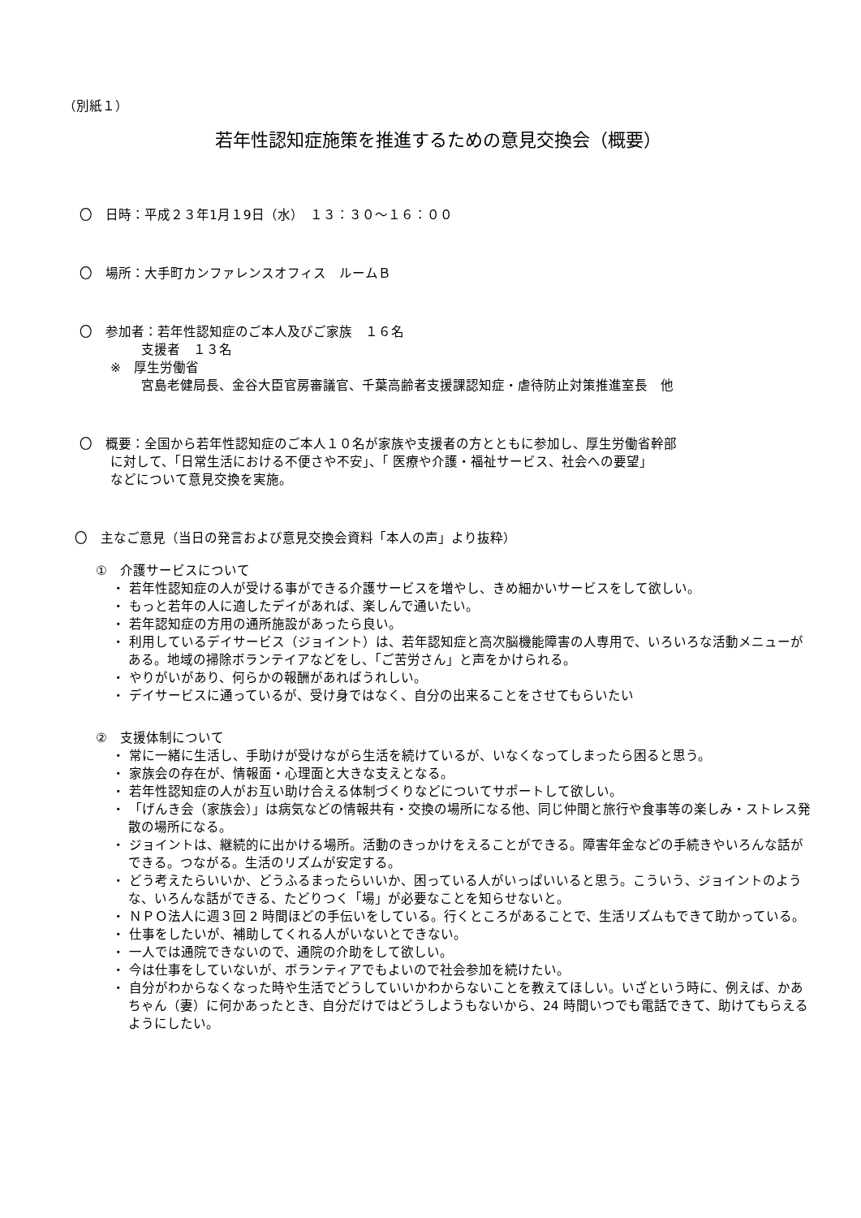（別紙１）
若年性認知症施策を推進するための意見交換会（概要）
〇　日時：平成２３年1月１9日（水）　１３：３０～１６：００
〇　場所：大手町カンファレンスオフィス　ルームＢ
〇　参加者：若年性認知症のご本人及びご家族　１６名
支援者　１３名
※　厚生労働省
宮島老健局長、金谷大臣官房審議官、千葉高齢者支援課認知症・虐待防止対策推進室長　他
〇　概要：全国から若年性認知症のご本人１０名が家族や支援者の方とともに参加し、厚生労働省幹部
に対して、「日常生活における不便さや不安」、「 医療や介護・福祉サービス、社会への要望」
などについて意見交換を実施。
〇　主なご意見（当日の発言および意見交換会資料「本人の声」より抜粋）
①　介護サービスについて
・ 若年性認知症の人が受ける事ができる介護サービスを増やし、きめ細かいサービスをして欲しい。
・ もっと若年の人に適したデイがあれば、楽しんで通いたい。
・ 若年認知症の方用の通所施設があったら良い。
・ 利用しているデイサービス（ジョイント）は、若年認知症と高次脳機能障害の人専用で、いろいろな活動メニューがある。地域の掃除ボランテイアなどをし、「ご苦労さん」と声をかけられる。
・ やりがいがあり、何らかの報酬があればうれしい。
・ デイサービスに通っているが、受け身ではなく、自分の出来ることをさせてもらいたい
②　支援体制について
・ 常に一緒に生活し、手助けが受けながら生活を続けているが、いなくなってしまったら困ると思う。
・ 家族会の存在が、情報面・心理面と大きな支えとなる。
・ 若年性認知症の人がお互い助け合える体制づくりなどについてサポートして欲しい。
・ 「げんき会（家族会）」は病気などの情報共有・交換の場所になる他、同じ仲間と旅行や食事等の楽しみ・ストレス発散の場所になる。
・ ジョイントは、継続的に出かける場所。活動のきっかけをえることができる。障害年金などの手続きやいろんな話ができる。つながる。生活のリズムが安定する。
・ どう考えたらいいか、どうふるまったらいいか、困っている人がいっぱいいると思う。こういう、ジョイントのような、いろんな話ができる、たどりつく「場」が必要なことを知らせないと。
・ ＮＰＯ法人に週３回 2 時間ほどの手伝いをしている。行くところがあることで、生活リズムもできて助かっている。
・ 仕事をしたいが、補助してくれる人がいないとできない。
・ 一人では通院できないので、通院の介助をして欲しい。
・ 今は仕事をしていないが、ボランティアでもよいので社会参加を続けたい。
・ 自分がわからなくなった時や生活でどうしていいかわからないことを教えてほしい。いざという時に、例えば、かあちゃん（妻）に何かあったとき、自分だけではどうしようもないから、24 時間いつでも電話できて、助けてもらえるようにしたい。